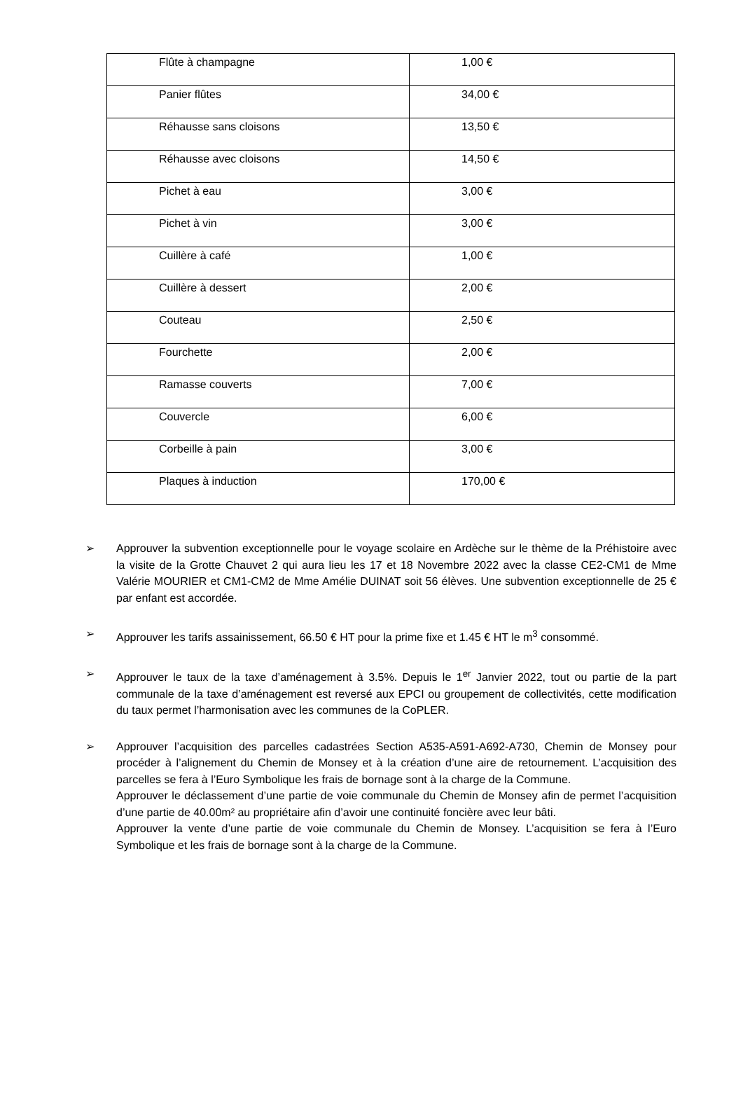| Flûte à champagne | 1,00 € |
| Panier flûtes | 34,00 € |
| Réhausse sans cloisons | 13,50 € |
| Réhausse avec cloisons | 14,50 € |
| Pichet à eau | 3,00 € |
| Pichet à vin | 3,00 € |
| Cuillère à café | 1,00 € |
| Cuillère à dessert | 2,00 € |
| Couteau | 2,50 € |
| Fourchette | 2,00 € |
| Ramasse couverts | 7,00 € |
| Couvercle | 6,00 € |
| Corbeille à pain | 3,00 € |
| Plaques à induction | 170,00 € |
➢ Approuver la subvention exceptionnelle pour le voyage scolaire en Ardèche sur le thème de la Préhistoire avec la visite de la Grotte Chauvet 2 qui aura lieu les 17 et 18 Novembre 2022 avec la classe CE2-CM1 de Mme Valérie MOURIER et CM1-CM2 de Mme Amélie DUINAT soit 56 élèves. Une subvention exceptionnelle de 25 € par enfant est accordée.
➢ Approuver les tarifs assainissement, 66.50 € HT pour la prime fixe et 1.45 € HT le m<sup>3</sup> consommé.
➢ Approuver le taux de la taxe d’aménagement à 3.5%. Depuis le 1<sup>er</sup> Janvier 2022, tout ou partie de la part communale de la taxe d’aménagement est reversé aux EPCI ou groupement de collectivités, cette modification du taux permet l’harmonisation avec les communes de la CoPLER.
➢
Approuver l’acquisition des parcelles cadastrées Section A535-A591-A692-A730, Chemin de Monsey pour procéder à l’alignement du Chemin de Monsey et à la création d’une aire de retournement. L’acquisition des parcelles se fera à l’Euro Symbolique les frais de bornage sont à la charge de la Commune.
Approuver le déclassement d’une partie de voie communale du Chemin de Monsey afin de permet l’acquisition d’une partie de 40.00m² au propriétaire afin d’avoir une continuité foncière avec leur bâti.
Approuver la vente d’une partie de voie communale du Chemin de Monsey. L’acquisition se fera à l’Euro Symbolique et les frais de bornage sont à la charge de la Commune.